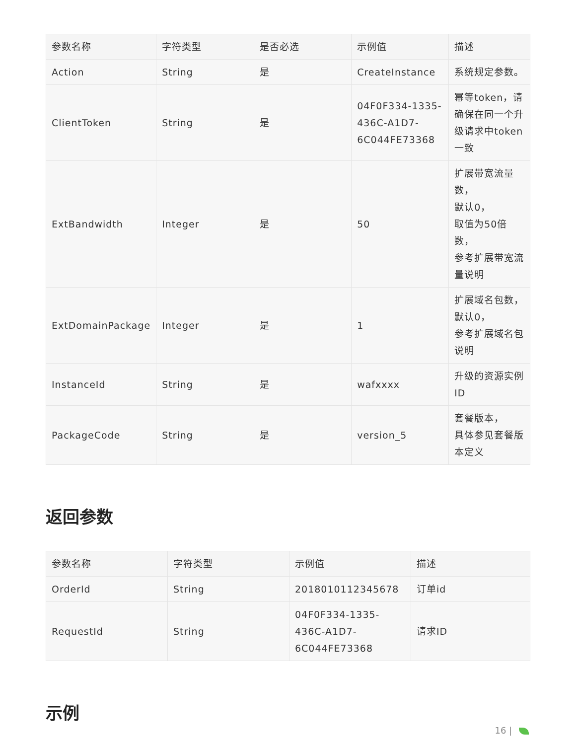| 参数名称 | 字符类型 | 是否必选 | 示例值 | 描述 |
| --- | --- | --- | --- | --- |
| Action | String | 是 | CreateInstance | 系统规定参数。 |
| ClientToken | String | 是 | 04F0F334-1335-436C-A1D7-6C044FE73368 | 幂等token，请确保在同一个升级请求中token一致 |
| ExtBandwidth | Integer | 是 | 50 | 扩展带宽流量数， 默认0， 取值为50倍数， 参考扩展带宽流量说明 |
| ExtDomainPackage | Integer | 是 | 1 | 扩展域名包数， 默认0， 参考扩展域名包说明 |
| InstanceId | String | 是 | wafxxxx | 升级的资源实例ID |
| PackageCode | String | 是 | version_5 | 套餐版本， 具体参见套餐版本定义 |
返回参数
| 参数名称 | 字符类型 | 示例值 | 描述 |
| --- | --- | --- | --- |
| OrderId | String | 2018010112345678 | 订单id |
| RequestId | String | 04F0F334-1335-436C-A1D7-6C044FE73368 | 请求ID |
示例
16 |